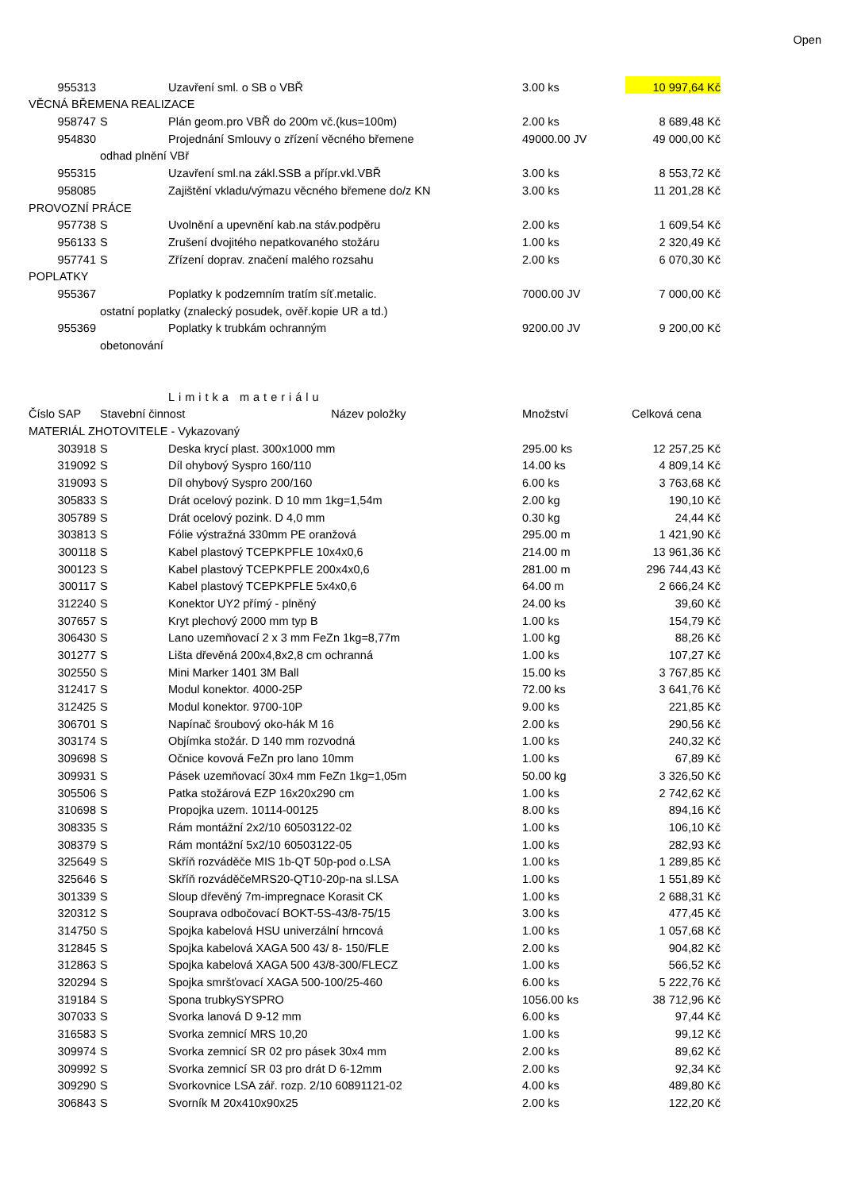Open
| 955313 | | Uzavření sml. o SB o VBŘ | 3.00 ks | 10 997,64 Kč |
| VĚCNÁ BŘEMENA REALIZACE | | | | |
| 958747 | S | Plán geom.pro VBŘ do 200m vč.(kus=100m) | 2.00 ks | 8 689,48 Kč |
| 954830 | | Projednání Smlouvy o zřízení věcného břemene | 49000.00 JV | 49 000,00 Kč |
| | odhad plnění VBř | | | |
| 955315 | | Uzavření sml.na zákl.SSB a přípr.vkl.VBŘ | 3.00 ks | 8 553,72 Kč |
| 958085 | | Zajištění vkladu/výmazu věcného břemene do/z KN | 3.00 ks | 11 201,28 Kč |
| PROVOZNÍ PRÁCE | | | | |
| 957738 | S | Uvolnění a upevnění kab.na stáv.podpěru | 2.00 ks | 1 609,54 Kč |
| 956133 | S | Zrušení dvojitého nepatkovaného stožáru | 1.00 ks | 2 320,49 Kč |
| 957741 | S | Zřízení doprav. značení malého rozsahu | 2.00 ks | 6 070,30 Kč |
| POPLATKY | | | | |
| 955367 | | Poplatky k podzemním tratím síť.metalic. | 7000.00 JV | 7 000,00 Kč |
| | ostatní poplatky (znalecký posudek, ověř.kopie UR a td.) | | | |
| 955369 | | Poplatky k trubkám ochranným | 9200.00 JV | 9 200,00 Kč |
| | obetonování | | | |
| | | Limitka materiálu | | |
| Číslo SAP | Stavební činnost Název položky | | Množství | Celková cena |
| MATERIÁL ZHOTOVITELE - Vykazovaný | | | | |
| 303918 | S | Deska krycí plast. 300x1000 mm | 295.00 ks | 12 257,25 Kč |
| 319092 | S | Díl ohybový Syspro 160/110 | 14.00 ks | 4 809,14 Kč |
| 319093 | S | Díl ohybový Syspro 200/160 | 6.00 ks | 3 763,68 Kč |
| 305833 | S | Drát ocelový pozink. D 10 mm 1kg=1,54m | 2.00 kg | 190,10 Kč |
| 305789 | S | Drát ocelový pozink. D 4,0 mm | 0.30 kg | 24,44 Kč |
| 303813 | S | Fólie výstražná 330mm PE oranžová | 295.00 m | 1 421,90 Kč |
| 300118 | S | Kabel plastový TCEPKPFLE 10x4x0,6 | 214.00 m | 13 961,36 Kč |
| 300123 | S | Kabel plastový TCEPKPFLE 200x4x0,6 | 281.00 m | 296 744,43 Kč |
| 300117 | S | Kabel plastový TCEPKPFLE 5x4x0,6 | 64.00 m | 2 666,24 Kč |
| 312240 | S | Konektor UY2 přímý - plněný | 24.00 ks | 39,60 Kč |
| 307657 | S | Kryt plechový 2000 mm typ B | 1.00 ks | 154,79 Kč |
| 306430 | S | Lano uzemňovací 2 x 3 mm FeZn 1kg=8,77m | 1.00 kg | 88,26 Kč |
| 301277 | S | Lišta dřevěná 200x4,8x2,8 cm ochranná | 1.00 ks | 107,27 Kč |
| 302550 | S | Mini Marker 1401 3M Ball | 15.00 ks | 3 767,85 Kč |
| 312417 | S | Modul konektor. 4000-25P | 72.00 ks | 3 641,76 Kč |
| 312425 | S | Modul konektor. 9700-10P | 9.00 ks | 221,85 Kč |
| 306701 | S | Napínač šroubový oko-hák M 16 | 2.00 ks | 290,56 Kč |
| 303174 | S | Objímka stožár. D 140 mm rozvodná | 1.00 ks | 240,32 Kč |
| 309698 | S | Očnice kovová FeZn pro lano 10mm | 1.00 ks | 67,89 Kč |
| 309931 | S | Pásek uzemňovací 30x4 mm FeZn 1kg=1,05m | 50.00 kg | 3 326,50 Kč |
| 305506 | S | Patka stožárová EZP 16x20x290 cm | 1.00 ks | 2 742,62 Kč |
| 310698 | S | Propojka uzem. 10114-00125 | 8.00 ks | 894,16 Kč |
| 308335 | S | Rám montážní 2x2/10 60503122-02 | 1.00 ks | 106,10 Kč |
| 308379 | S | Rám montážní 5x2/10 60503122-05 | 1.00 ks | 282,93 Kč |
| 325649 | S | Skříň rozváděče MIS 1b-QT 50p-pod o.LSA | 1.00 ks | 1 289,85 Kč |
| 325646 | S | Skříň rozváděčeMRS20-QT10-20p-na sl.LSA | 1.00 ks | 1 551,89 Kč |
| 301339 | S | Sloup dřevěný 7m-impregnace Korasit CK | 1.00 ks | 2 688,31 Kč |
| 320312 | S | Souprava odbočovací BOKT-5S-43/8-75/15 | 3.00 ks | 477,45 Kč |
| 314750 | S | Spojka kabelová HSU univerzální hrncová | 1.00 ks | 1 057,68 Kč |
| 312845 | S | Spojka kabelová XAGA 500 43/ 8- 150/FLE | 2.00 ks | 904,82 Kč |
| 312863 | S | Spojka kabelová XAGA 500 43/8-300/FLECZ | 1.00 ks | 566,52 Kč |
| 320294 | S | Spojka smršťovací XAGA 500-100/25-460 | 6.00 ks | 5 222,76 Kč |
| 319184 | S | Spona trubkySYSPRO | 1056.00 ks | 38 712,96 Kč |
| 307033 | S | Svorka lanová D 9-12 mm | 6.00 ks | 97,44 Kč |
| 316583 | S | Svorka zemnicí MRS 10,20 | 1.00 ks | 99,12 Kč |
| 309974 | S | Svorka zemnicí SR 02 pro pásek 30x4 mm | 2.00 ks | 89,62 Kč |
| 309992 | S | Svorka zemnicí SR 03 pro drát D 6-12mm | 2.00 ks | 92,34 Kč |
| 309290 | S | Svorkovnice LSA zář. rozp. 2/10 60891121-02 | 4.00 ks | 489,80 Kč |
| 306843 | S | Svorník M 20x410x90x25 | 2.00 ks | 122,20 Kč |